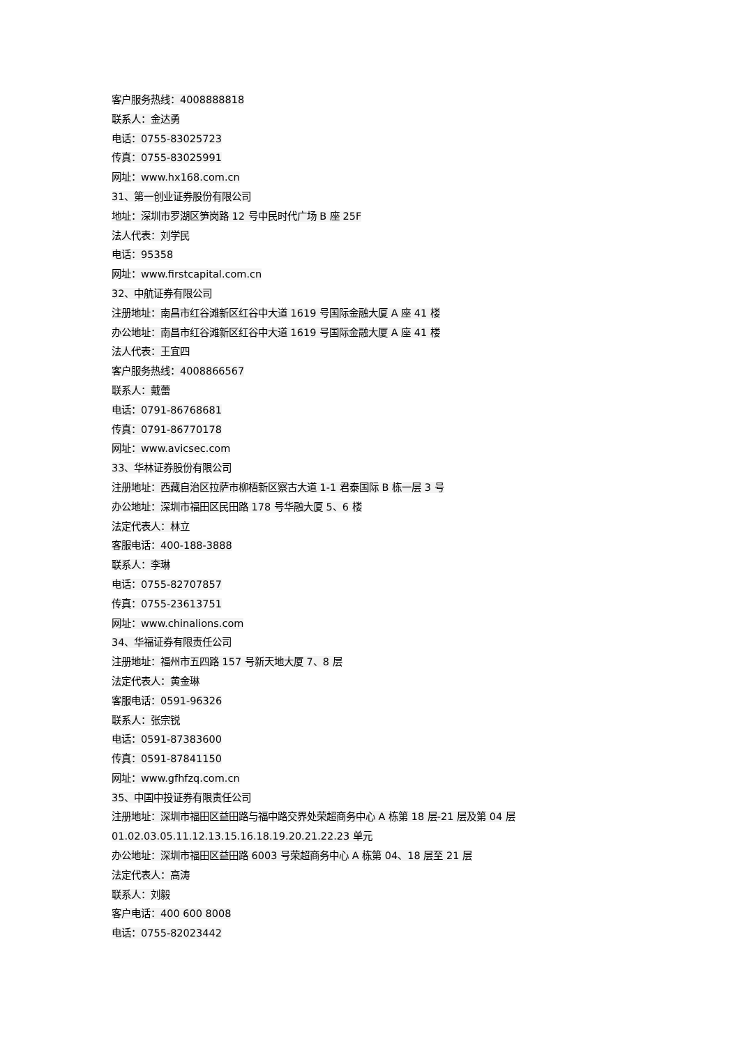客户服务热线：4008888818
联系人：金达勇
电话：0755-83025723
传真：0755-83025991
网址：www.hx168.com.cn
31、第一创业证券股份有限公司
地址：深圳市罗湖区笋岗路 12 号中民时代广场 B 座 25F
法人代表：刘学民
电话：95358
网址：www.firstcapital.com.cn
32、中航证券有限公司
注册地址：南昌市红谷滩新区红谷中大道 1619 号国际金融大厦 A 座 41 楼
办公地址：南昌市红谷滩新区红谷中大道 1619 号国际金融大厦 A 座 41 楼
法人代表：王宜四
客户服务热线：4008866567
联系人：戴蕾
电话：0791-86768681
传真：0791-86770178
网址：www.avicsec.com
33、华林证券股份有限公司
注册地址：西藏自治区拉萨市柳梧新区察古大道 1-1 君泰国际 B 栋一层 3 号
办公地址：深圳市福田区民田路 178 号华融大厦 5、6 楼
法定代表人：林立
客服电话：400-188-3888
联系人：李琳
电话：0755-82707857
传真：0755-23613751
网址：www.chinalions.com
34、华福证券有限责任公司
注册地址：福州市五四路 157 号新天地大厦 7、8 层
法定代表人：黄金琳
客服电话：0591-96326
联系人：张宗锐
电话：0591-87383600
传真：0591-87841150
网址：www.gfhfzq.com.cn
35、中国中投证券有限责任公司
注册地址：深圳市福田区益田路与福中路交界处荣超商务中心 A 栋第 18 层-21 层及第 04 层
01.02.03.05.11.12.13.15.16.18.19.20.21.22.23 单元
办公地址：深圳市福田区益田路 6003 号荣超商务中心 A 栋第 04、18 层至 21 层
法定代表人：高涛
联系人：刘毅
客户电话：400 600 8008
电话：0755-82023442